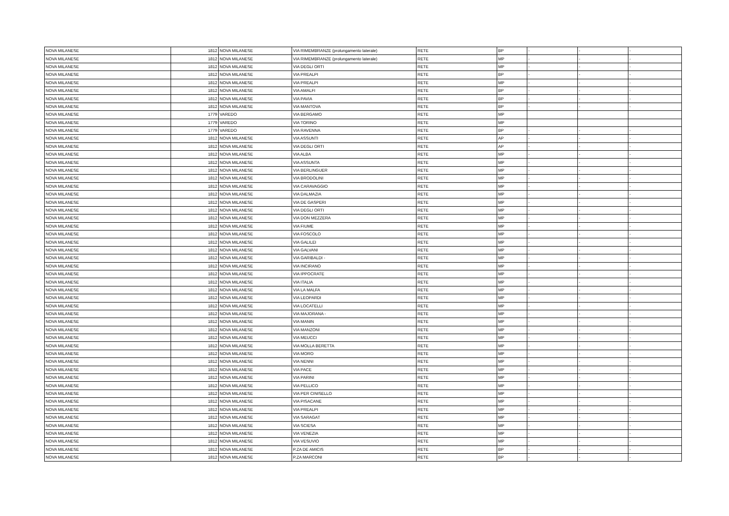| NOVA MILANESE | 1812 | NOVA MILANESE | VIA RIMEMBRANZE (prolungamento laterale) | RETE | BP | - | - | - |
| NOVA MILANESE | 1812 | NOVA MILANESE | VIA RIMEMBRANZE (prolungamento laterale) | RETE | MP | - | - | - |
| NOVA MILANESE | 1812 | NOVA MILANESE | VIA DEGLI ORTI | RETE | MP | - | - | - |
| NOVA MILANESE | 1812 | NOVA MILANESE | VIA PREALPI | RETE | BP | - | - | - |
| NOVA MILANESE | 1812 | NOVA MILANESE | VIA PREALPI | RETE | MP | - | - | - |
| NOVA MILANESE | 1812 | NOVA MILANESE | VIA AMALFI | RETE | BP | - | - | - |
| NOVA MILANESE | 1812 | NOVA MILANESE | VIA PAVIA | RETE | BP | - | - | - |
| NOVA MILANESE | 1812 | NOVA MILANESE | VIA MANTOVA | RETE | BP | - | - | - |
| NOVA MILANESE | 1779 | VAREDO | VIA BERGAMO | RETE | MP | | | |
| NOVA MILANESE | 1779 | VAREDO | VIA TORINO | RETE | MP | | | |
| NOVA MILANESE | 1779 | VAREDO | VIA RAVENNA | RETE | BP | - | - | - |
| NOVA MILANESE | 1812 | NOVA MILANESE | VIA ASSUNTI | RETE | AP | - | - | - |
| NOVA MILANESE | 1812 | NOVA MILANESE | VIA DEGLI ORTI | RETE | AP | - | - | - |
| NOVA MILANESE | 1812 | NOVA MILANESE | VIA ALBA | RETE | MP | - | - | - |
| NOVA MILANESE | 1812 | NOVA MILANESE | VIA ASSUNTA | RETE | MP | - | - | - |
| NOVA MILANESE | 1812 | NOVA MILANESE | VIA BERLINGUER | RETE | MP | - | - | - |
| NOVA MILANESE | 1812 | NOVA MILANESE | VIA BRODOLINI | RETE | MP | - | - | - |
| NOVA MILANESE | 1812 | NOVA MILANESE | VIA CARAVAGGIO | RETE | MP | - | - | - |
| NOVA MILANESE | 1812 | NOVA MILANESE | VIA DALMAZIA | RETE | MP | - | - | - |
| NOVA MILANESE | 1812 | NOVA MILANESE | VIA DE GASPERI | RETE | MP | - | - | - |
| NOVA MILANESE | 1812 | NOVA MILANESE | VIA DEGLI ORTI | RETE | MP | - | - | - |
| NOVA MILANESE | 1812 | NOVA MILANESE | VIA DON MEZZERA | RETE | MP | - | - | - |
| NOVA MILANESE | 1812 | NOVA MILANESE | VIA FIUME | RETE | MP | - | - | - |
| NOVA MILANESE | 1812 | NOVA MILANESE | VIA FOSCOLO | RETE | MP | - | - | - |
| NOVA MILANESE | 1812 | NOVA MILANESE | VIA GALILEI | RETE | MP | - | - | - |
| NOVA MILANESE | 1812 | NOVA MILANESE | VIA GALVANI | RETE | MP | - | - | - |
| NOVA MILANESE | 1812 | NOVA MILANESE | VIA GARIBALDI - | RETE | MP | - | - | - |
| NOVA MILANESE | 1812 | NOVA MILANESE | VIA INCIRANO | RETE | MP | - | - | - |
| NOVA MILANESE | 1812 | NOVA MILANESE | VIA IPPOCRATE | RETE | MP | - | - | - |
| NOVA MILANESE | 1812 | NOVA MILANESE | VIA ITALIA | RETE | MP | - | - | - |
| NOVA MILANESE | 1812 | NOVA MILANESE | VIA LA MALFA | RETE | MP | - | - | - |
| NOVA MILANESE | 1812 | NOVA MILANESE | VIA LEOPARDI | RETE | MP | - | - | - |
| NOVA MILANESE | 1812 | NOVA MILANESE | VIA LOCATELLI | RETE | MP | - | - | - |
| NOVA MILANESE | 1812 | NOVA MILANESE | VIA MAJORANA - | RETE | MP | - | - | - |
| NOVA MILANESE | 1812 | NOVA MILANESE | VIA MANIN | RETE | MP | - | - | - |
| NOVA MILANESE | 1812 | NOVA MILANESE | VIA MANZONI | RETE | MP | - | - | - |
| NOVA MILANESE | 1812 | NOVA MILANESE | VIA MEUCCI | RETE | MP | - | - | - |
| NOVA MILANESE | 1812 | NOVA MILANESE | VIA MOLLA BERETTA | RETE | MP | - | - | - |
| NOVA MILANESE | 1812 | NOVA MILANESE | VIA MORO | RETE | MP | - | - | - |
| NOVA MILANESE | 1812 | NOVA MILANESE | VIA NENNI | RETE | MP | - | - | - |
| NOVA MILANESE | 1812 | NOVA MILANESE | VIA PACE | RETE | MP | - | - | - |
| NOVA MILANESE | 1812 | NOVA MILANESE | VIA PARINI | RETE | MP | - | - | - |
| NOVA MILANESE | 1812 | NOVA MILANESE | VIA PELLICO | RETE | MP | - | - | - |
| NOVA MILANESE | 1812 | NOVA MILANESE | VIA PER CINISELLO | RETE | MP | - | - | - |
| NOVA MILANESE | 1812 | NOVA MILANESE | VIA PISACANE | RETE | MP | - | - | - |
| NOVA MILANESE | 1812 | NOVA MILANESE | VIA PREALPI | RETE | MP | - | - | - |
| NOVA MILANESE | 1812 | NOVA MILANESE | VIA SARAGAT | RETE | MP | - | - | - |
| NOVA MILANESE | 1812 | NOVA MILANESE | VIA SCIESA | RETE | MP | - | - | - |
| NOVA MILANESE | 1812 | NOVA MILANESE | VIA VENEZIA | RETE | MP | - | - | - |
| NOVA MILANESE | 1812 | NOVA MILANESE | VIA VESUVIO | RETE | MP | - | - | - |
| NOVA MILANESE | 1812 | NOVA MILANESE | P.ZA DE AMICIS | RETE | BP | - | - | - |
| NOVA MILANESE | 1812 | NOVA MILANESE | P.ZA MARCONI | RETE | BP | - | - | - |